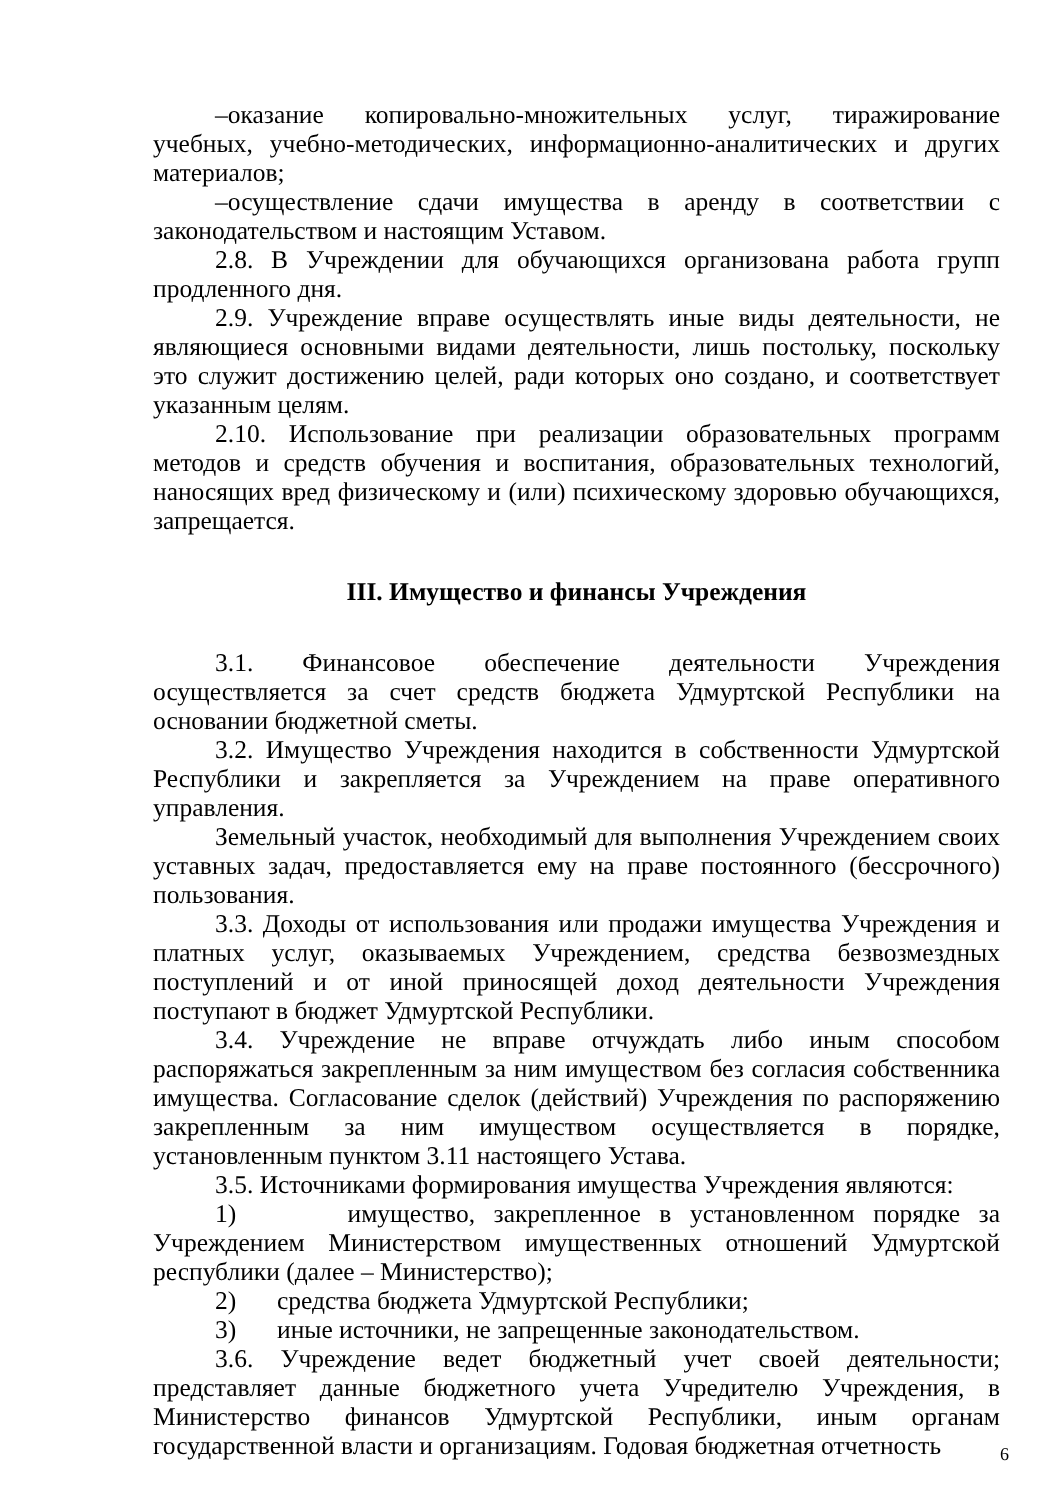–оказание копировально-множительных услуг, тиражирование учебных, учебно-методических, информационно-аналитических и других материалов;
–осуществление сдачи имущества в аренду в соответствии с законодательством и настоящим Уставом.
2.8. В Учреждении для обучающихся организована работа групп продленного дня.
2.9. Учреждение вправе осуществлять иные виды деятельности, не являющиеся основными видами деятельности, лишь постольку, поскольку это служит достижению целей, ради которых оно создано, и соответствует указанным целям.
2.10. Использование при реализации образовательных программ методов и средств обучения и воспитания, образовательных технологий, наносящих вред физическому и (или) психическому здоровью обучающихся, запрещается.
III. Имущество и финансы Учреждения
3.1. Финансовое обеспечение деятельности Учреждения осуществляется за счет средств бюджета Удмуртской Республики на основании бюджетной сметы.
3.2. Имущество Учреждения находится в собственности Удмуртской Республики и закрепляется за Учреждением на праве оперативного управления.
Земельный участок, необходимый для выполнения Учреждением своих уставных задач, предоставляется ему на праве постоянного (бессрочного) пользования.
3.3. Доходы от использования или продажи имущества Учреждения и платных услуг, оказываемых Учреждением, средства безвозмездных поступлений и от иной приносящей доход деятельности Учреждения поступают в бюджет Удмуртской Республики.
3.4. Учреждение не вправе отчуждать либо иным способом распоряжаться закрепленным за ним имуществом без согласия собственника имущества. Согласование сделок (действий) Учреждения по распоряжению закрепленным за ним имуществом осуществляется в порядке, установленным пунктом 3.11 настоящего Устава.
3.5. Источниками формирования имущества Учреждения являются:
1) имущество, закрепленное в установленном порядке за Учреждением Министерством имущественных отношений Удмуртской республики (далее – Министерство);
2) средства бюджета Удмуртской Республики;
3) иные источники, не запрещенные законодательством.
3.6. Учреждение ведет бюджетный учет своей деятельности; представляет данные бюджетного учета Учредителю Учреждения, в Министерство финансов Удмуртской Республики, иным органам государственной власти и организациям. Годовая бюджетная отчетность
6